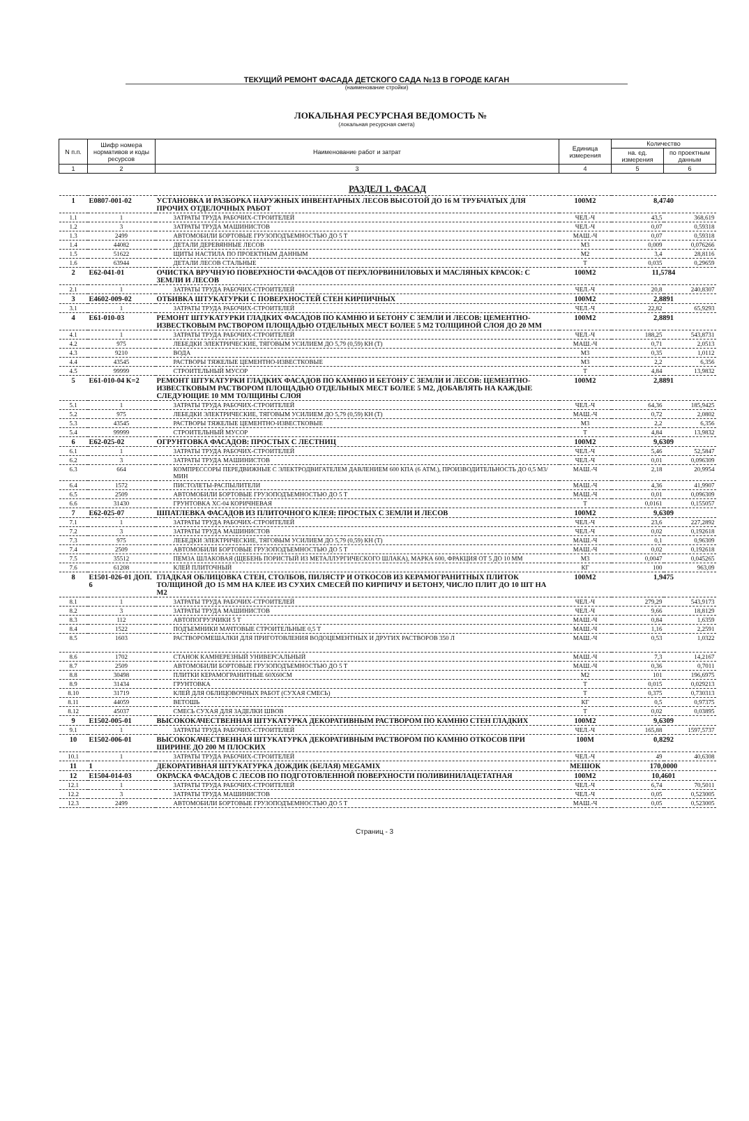ТЕКУЩИЙ РЕМОНТ ФАСАДА ДЕТСКОГО САДА №13 В ГОРОДЕ КАГАН
(наименование стройки)
ЛОКАЛЬНАЯ РЕСУРСНАЯ ВЕДОМОСТЬ №
(локальная ресурсная смета)
| N п.п. | Шифр номера нормативов и коды ресурсов | Наименование работ и затрат | Единица измерения | Количество | |
| --- | --- | --- | --- | --- | --- |
| | | | | на. ед. измерения | по проектным данным |
| 1 | 2 | 3 | 4 | 5 | 6 |
| РАЗДЕЛ 1. ФАСАД | | | | | |
| 1 | Е0807-001-02 | УСТАНОВКА И РАЗБОРКА НАРУЖНЫХ ИНВЕНТАРНЫХ ЛЕСОВ ВЫСОТОЙ ДО 16 М ТРУБЧАТЫХ ДЛЯ ПРОЧИХ ОТДЕЛОЧНЫХ РАБОТ | 100М2 | 8,4740 | |
| 1.1 | 1 | ЗАТРАТЫ ТРУДА РАБОЧИХ-СТРОИТЕЛЕЙ | ЧЕЛ.-Ч | 43,5 | 368,619 |
| 1.2 | 3 | ЗАТРАТЫ ТРУДА МАШИНИСТОВ | ЧЕЛ.-Ч | 0,07 | 0,59318 |
| 1.3 | 2499 | АВТОМОБИЛИ БОРТОВЫЕ ГРУЗОПОДЪЕМНОСТЬЮ ДО 5 Т | МАШ.-Ч | 0,07 | 0,59318 |
| 1.4 | 44082 | ДЕТАЛИ ДЕРЕВЯННЫЕ ЛЕСОВ | М3 | 0,009 | 0,076266 |
| 1.5 | 51622 | ЩИТЫ НАСТИЛА ПО ПРОЕКТНЫМ ДАННЫМ | М2 | 3,4 | 28,8116 |
| 1.6 | 63944 | ДЕТАЛИ ЛЕСОВ СТАЛЬНЫЕ | Т | 0,035 | 0,29659 |
| 2 | Е62-041-01 | ОЧИСТКА ВРУЧНУЮ ПОВЕРХНОСТИ ФАСАДОВ ОТ ПЕРХЛОРВИНИЛОВЫХ И МАСЛЯНЫХ КРАСОК: С ЗЕМЛИ И ЛЕСОВ | 100М2 | 11,5784 | |
| 2.1 | 1 | ЗАТРАТЫ ТРУДА РАБОЧИХ-СТРОИТЕЛЕЙ | ЧЕЛ.-Ч | 20,8 | 240,8307 |
| 3 | Е4602-009-02 | ОТБИВКА ШТУКАТУРКИ С ПОВЕРХНОСТЕЙ СТЕН КИРПИЧНЫХ | 100М2 | 2,8891 | |
| 3.1 | 1 | ЗАТРАТЫ ТРУДА РАБОЧИХ-СТРОИТЕЛЕЙ | ЧЕЛ.-Ч | 22,82 | 65,9293 |
| 4 | Е61-010-03 | РЕМОНТ ШТУКАТУРКИ ГЛАДКИХ ФАСАДОВ ПО КАМНЮ И БЕТОНУ С ЗЕМЛИ И ЛЕСОВ: ЦЕМЕНТНО-ИЗВЕСТКОВЫМ РАСТВОРОМ ПЛОЩАДЬЮ ОТДЕЛЬНЫХ МЕСТ БОЛЕЕ 5 М2 ТОЛЩИНОЙ СЛОЯ ДО 20 ММ | 100М2 | 2,8891 | |
| 4.1 | 1 | ЗАТРАТЫ ТРУДА РАБОЧИХ-СТРОИТЕЛЕЙ | ЧЕЛ.-Ч | 188,25 | 543,8731 |
| 4.2 | 975 | ЛЕБЕДКИ ЭЛЕКТРИЧЕСКИЕ, ТЯГОВЫМ УСИЛИЕМ ДО 5,79 (0,59) КН (Т) | МАШ.-Ч | 0,71 | 2,0513 |
| 4.3 | 9210 | ВОДА | М3 | 0,35 | 1,0112 |
| 4.4 | 43545 | РАСТВОРЫ ТЯЖЕЛЫЕ ЦЕМЕНТНО-ИЗВЕСТКОВЫЕ | М3 | 2,2 | 6,356 |
| 4.5 | 99999 | СТРОИТЕЛЬНЫЙ МУСОР | Т | 4,84 | 13,9832 |
| 5 | Е61-010-04 К=2 | РЕМОНТ ШТУКАТУРКИ ГЛАДКИХ ФАСАДОВ ПО КАМНЮ И БЕТОНУ С ЗЕМЛИ И ЛЕСОВ: ЦЕМЕНТНО-ИЗВЕСТКОВЫМ РАСТВОРОМ ПЛОЩАДЬЮ ОТДЕЛЬНЫХ МЕСТ БОЛЕЕ 5 М2, ДОБАВЛЯТЬ НА КАЖДЫЕ СЛЕДУЮЩИЕ 10 ММ ТОЛЩИНЫ СЛОЯ | 100М2 | 2,8891 | |
| 5.1 | 1 | ЗАТРАТЫ ТРУДА РАБОЧИХ-СТРОИТЕЛЕЙ | ЧЕЛ.-Ч | 64,36 | 185,9425 |
| 5.2 | 975 | ЛЕБЕДКИ ЭЛЕКТРИЧЕСКИЕ, ТЯГОВЫМ УСИЛИЕМ ДО 5,79 (0,59) КН (Т) | МАШ.-Ч | 0,72 | 2,0802 |
| 5.3 | 43545 | РАСТВОРЫ ТЯЖЕЛЫЕ ЦЕМЕНТНО-ИЗВЕСТКОВЫЕ | М3 | 2,2 | 6,356 |
| 5.4 | 99999 | СТРОИТЕЛЬНЫЙ МУСОР | Т | 4,84 | 13,9832 |
| 6 | Е62-025-02 | ОГРУНТОВКА ФАСАДОВ: ПРОСТЫХ С ЛЕСТНИЦ | 100М2 | 9,6309 | |
| 6.1 | 1 | ЗАТРАТЫ ТРУДА РАБОЧИХ-СТРОИТЕЛЕЙ | ЧЕЛ.-Ч | 5,46 | 52,5847 |
| 6.2 | 3 | ЗАТРАТЫ ТРУДА МАШИНИСТОВ | ЧЕЛ.-Ч | 0,01 | 0,096309 |
| 6.3 | 664 | КОМПРЕССОРЫ ПЕРЕДВИЖНЫЕ С ЭЛЕКТРОДВИГАТЕЛЕМ ДАВЛЕНИЕМ 600 КПА (6 АТМ.), ПРОИЗВОДИТЕЛЬНОСТЬ ДО 0,5 М3/МИН | МАШ.-Ч | 2,18 | 20,9954 |
| 6.4 | 1572 | ПИСТОЛЕТЫ-РАСПЫЛИТЕЛИ | МАШ.-Ч | 4,36 | 41,9907 |
| 6.5 | 2509 | АВТОМОБИЛИ БОРТОВЫЕ ГРУЗОПОДЪЕМНОСТЬЮ ДО 5 Т | МАШ.-Ч | 0,01 | 0,096309 |
| 6.6 | 31430 | ГРУНТОВКА ХС-04 КОРИЧНЕВАЯ | Т | 0,0161 | 0,155057 |
| 7 | Е62-025-07 | ШПАТЛЕВКА ФАСАДОВ ИЗ ПЛИТОЧНОГО КЛЕЯ: ПРОСТЫХ С ЗЕМЛИ И ЛЕСОВ | 100М2 | 9,6309 | |
| 7.1 | 1 | ЗАТРАТЫ ТРУДА РАБОЧИХ-СТРОИТЕЛЕЙ | ЧЕЛ.-Ч | 23,6 | 227,2892 |
| 7.2 | 3 | ЗАТРАТЫ ТРУДА МАШИНИСТОВ | ЧЕЛ.-Ч | 0,02 | 0,192618 |
| 7.3 | 975 | ЛЕБЕДКИ ЭЛЕКТРИЧЕСКИЕ, ТЯГОВЫМ УСИЛИЕМ ДО 5,79 (0,59) КН (Т) | МАШ.-Ч | 0,1 | 0,96309 |
| 7.4 | 2509 | АВТОМОБИЛИ БОРТОВЫЕ ГРУЗОПОДЪЕМНОСТЬЮ ДО 5 Т | МАШ.-Ч | 0,02 | 0,192618 |
| 7.5 | 35512 | ПЕМЗА ШЛАКОВАЯ (ЩЕБЕНЬ ПОРИСТЫЙ ИЗ МЕТАЛЛУРГИЧЕСКОГО ШЛАКА), МАРКА 600, ФРАКЦИЯ ОТ 5 ДО 10 ММ | М3 | 0,0047 | 0,045265 |
| 7.6 | 61208 | КЛЕЙ ПЛИТОЧНЫЙ | КГ | 100 | 963,09 |
| 8 | Е1501-026-01 ДОП. 6 | ГЛАДКАЯ ОБЛИЦОВКА СТЕН, СТОЛБОВ, ПИЛЯСТР И ОТКОСОВ ИЗ КЕРАМОГРАНИТНЫХ ПЛИТОК ТОЛЩИНОЙ ДО 15 ММ НА КЛЕЕ ИЗ СУХИХ СМЕСЕЙ ПО КИРПИЧУ И БЕТОНУ, ЧИСЛО ПЛИТ ДО 10 ШТ НА М2 | 100М2 | 1,9475 | |
| 8.1 | 1 | ЗАТРАТЫ ТРУДА РАБОЧИХ-СТРОИТЕЛЕЙ | ЧЕЛ.-Ч | 279,29 | 543,9173 |
| 8.2 | 3 | ЗАТРАТЫ ТРУДА МАШИНИСТОВ | ЧЕЛ.-Ч | 9,66 | 18,8129 |
| 8.3 | 112 | АВТОПОГРУЗЧИКИ 5 Т | МАШ.-Ч | 0,84 | 1,6359 |
| 8.4 | 1522 | ПОДЪЕМНИКИ МАЧТОВЫЕ СТРОИТЕЛЬНЫЕ 0,5 Т | МАШ.-Ч | 1,16 | 2,2591 |
| 8.5 | 1603 | РАСТВОРОМЕШАЛКИ ДЛЯ ПРИГОТОВЛЕНИЯ ВОДОЦЕМЕНТНЫХ И ДРУГИХ РАСТВОРОВ 350 Л | МАШ.-Ч | 0,53 | 1,0322 |
| 8.6 | 1702 | СТАНОК КАМНЕРЕЗНЫЙ УНИВЕРСАЛЬНЫЙ | МАШ.-Ч | 7,3 | 14,2167 |
| 8.7 | 2509 | АВТОМОБИЛИ БОРТОВЫЕ ГРУЗОПОДЪЕМНОСТЬЮ ДО 5 Т | МАШ.-Ч | 0,36 | 0,7011 |
| 8.8 | 30498 | ПЛИТКИ КЕРАМОГРАНИТНЫЕ 60Х60СМ | М2 | 101 | 196,6975 |
| 8.9 | 31434 | ГРУНТОВКА | Т | 0,015 | 0,029213 |
| 8.10 | 31719 | КЛЕЙ ДЛЯ ОБЛИЦОВОЧНЫХ РАБОТ (СУХАЯ СМЕСЬ) | Т | 0,375 | 0,730313 |
| 8.11 | 44059 | ВЕТОШЬ | КГ | 0,5 | 0,97375 |
| 8.12 | 45037 | СМЕСЬ СУХАЯ ДЛЯ ЗАДЕЛКИ ШВОВ | Т | 0,02 | 0,03895 |
| 9 | Е1502-005-01 | ВЫСОКОКАЧЕСТВЕННАЯ ШТУКАТУРКА ДЕКОРАТИВНЫМ РАСТВОРОМ ПО КАМНЮ СТЕН ГЛАДКИХ | 100М2 | 9,6309 | |
| 9.1 | 1 | ЗАТРАТЫ ТРУДА РАБОЧИХ-СТРОИТЕЛЕЙ | ЧЕЛ.-Ч | 165,88 | 1597,5737 |
| 10 | Е1502-006-01 | ВЫСОКОКАЧЕСТВЕННАЯ ШТУКАТУРКА ДЕКОРАТИВНЫМ РАСТВОРОМ ПО КАМНЮ ОТКОСОВ ПРИ ШИРИНЕ ДО 200 М ПЛОСКИХ | 100М | 0,8292 | |
| 10.1 | 1 | ЗАТРАТЫ ТРУДА РАБОЧИХ-СТРОИТЕЛЕЙ | ЧЕЛ.-Ч | 49 | 40,6308 |
| 11 | 1 | ДЕКОРАТИВНАЯ ШТУКАТУРКА ДОЖДИК (БЕЛАЯ) MEGAMIX | МЕШОК | 170,0000 | |
| 12 | Е1504-014-03 | ОКРАСКА ФАСАДОВ С ЛЕСОВ ПО ПОДГОТОВЛЕННОЙ ПОВЕРХНОСТИ ПОЛИВИНИЛАЦЕТАТНАЯ | 100М2 | 10,4601 | |
| 12.1 | 1 | ЗАТРАТЫ ТРУДА РАБОЧИХ-СТРОИТЕЛЕЙ | ЧЕЛ.-Ч | 6,74 | 70,5011 |
| 12.2 | 3 | ЗАТРАТЫ ТРУДА МАШИНИСТОВ | ЧЕЛ.-Ч | 0,05 | 0,523005 |
| 12.3 | 2499 | АВТОМОБИЛИ БОРТОВЫЕ ГРУЗОПОДЪЕМНОСТЬЮ ДО 5 Т | МАШ.-Ч | 0,05 | 0,523005 |
Страниц - 3